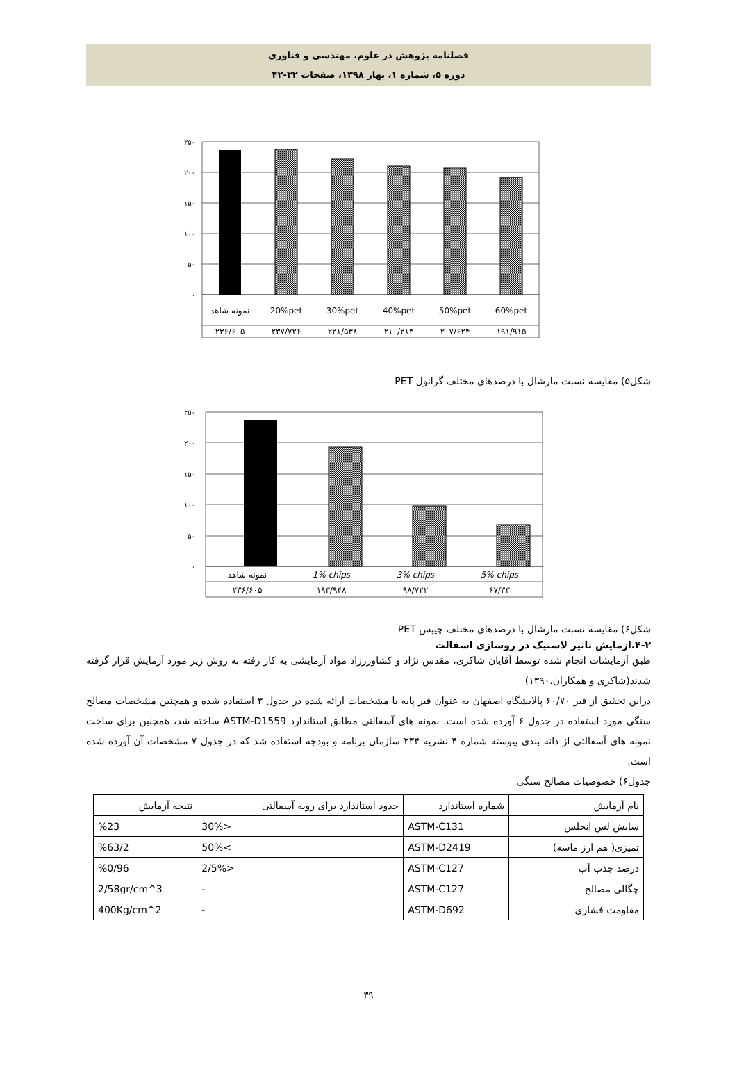فصلنامه پژوهش در علوم، مهندسی و فناوری
دوره ۵، شماره ۱، بهار ۱۳۹۸، صفحات ۳۲-۴۲
۲۵۰
۲۰۰
۱۵۰
۱۰۰
۵۰
۰
نمونه شاهد
20%pet
30%pet
40%pet
50%pet
60%pet
۲۳۶/۶۰۵
۲۳۷/۷۲۶
۲۲۱/۵۳۸
۲۱۰/۲۱۳
۲۰۷/۶۲۴
۱۹۱/۹۱۵
شکل۵) مقایسه نسبت مارشال با درصدهای مختلف گرانول PET
۲۵۰
۲۰۰
۱۵۰
۱۰۰
۵۰
۰
نمونه شاهد
1% chips
3% chips
5% chips
۲۳۶/۶۰۵
۱۹۳/۹۴۸
۹۸/۷۲۲
۶۷/۳۳
شکل۶) مقایسه نسبت مارشال با درصدهای مختلف چیپس PET
۴-۲.ازمایش تاثیر لاستیک در روسازی اسفالت
طبق آزمایشات انجام شده توسط آقایان شاکری، مقدس نژاد و کشاورززاد مواد آزمایشی به کار رفته به روش زیر مورد آزمایش قرار گرفته شدند(شاکری و همکاران،۱۳۹۰)
دراین تحقیق از قیر ۶۰/۷۰ پالایشگاه اصفهان به عنوان قیر پایه با مشخصات ارائه شده در جدول ۳ استفاده شده و همچنین مشخصات مصالح سنگی مورد استفاده در جدول ۶ آورده شده است. نمونه های آسفالتی مطابق استاندارد ASTM-D1559 ساخته شد، همچنین برای ساخت نمونه های آسفالتی از دانه بندی پیوسته شماره ۴ نشریه ۲۳۴ سازمان برنامه و بودجه استفاده شد که در جدول ۷ مشخصات آن آورده شده است.
جدول۶) خصوصیات مصالح سنگی
| نام آزمایش | شماره استاندارد | حدود استاندارد برای رویه آسفالتی | نتیجه آزمایش |
| سایش لس انجلس | ASTM-C131 | <30% | %23 |
| تمیزی( هم ارز ماسه) | ASTM-D2419 | >50% | %63/2 |
| درصد جذب آب | ASTM-C127 | <2/5% | %0/96 |
| چگالی مصالح | ASTM-C127 | - | 2/58gr/cm^3 |
| مقاومت فشاری | ASTM-D692 | - | 400Kg/cm^2 |
۳۹